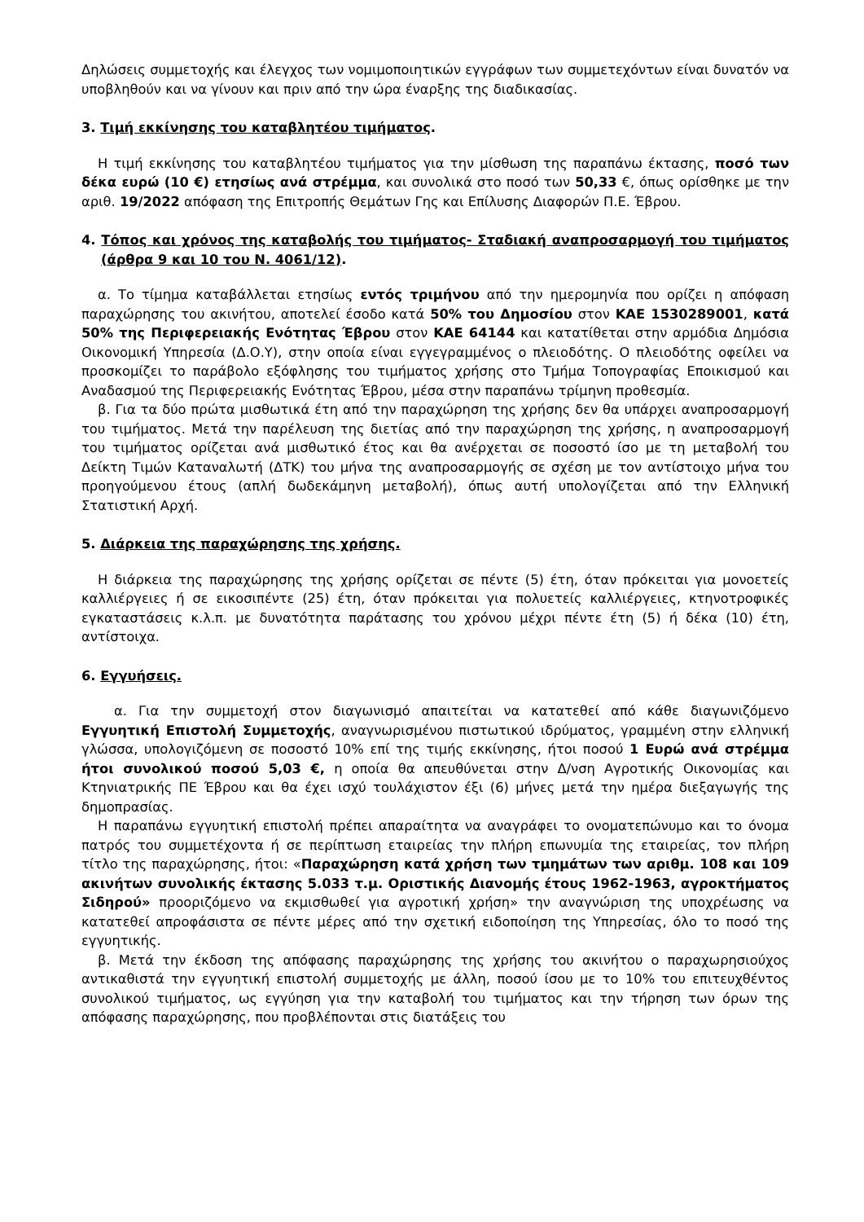Δηλώσεις συμμετοχής και έλεγχος των νομιμοποιητικών εγγράφων των συμμετεχόντων είναι δυνατόν να υποβληθούν και να γίνουν και πριν από την ώρα έναρξης της διαδικασίας.
3. Τιμή εκκίνησης του καταβλητέου τιμήματος.
Η τιμή εκκίνησης του καταβλητέου τιμήματος για την μίσθωση της παραπάνω έκτασης, ποσό των δέκα ευρώ (10 €) ετησίως ανά στρέμμα, και συνολικά στο ποσό των 50,33 €, όπως ορίσθηκε με την αριθ. 19/2022 απόφαση της Επιτροπής Θεμάτων Γης και Επίλυσης Διαφορών Π.Ε. Έβρου.
4. Τόπος και χρόνος της καταβολής του τιμήματος- Σταδιακή αναπροσαρμογή του τιμήματος (άρθρα 9 και 10 του Ν. 4061/12).
α. Το τίμημα καταβάλλεται ετησίως εντός τριμήνου από την ημερομηνία που ορίζει η απόφαση παραχώρησης του ακινήτου, αποτελεί έσοδο κατά 50% του Δημοσίου στον ΚΑΕ 1530289001, κατά 50% της Περιφερειακής Ενότητας Έβρου στον ΚΑΕ 64144 και κατατίθεται στην αρμόδια Δημόσια Οικονομική Υπηρεσία (Δ.Ο.Υ), στην οποία είναι εγγεγραμμένος ο πλειοδότης. Ο πλειοδότης οφείλει να προσκομίζει το παράβολο εξόφλησης του τιμήματος χρήσης στο Τμήμα Τοπογραφίας Εποικισμού και Αναδασμού της Περιφερειακής Ενότητας Έβρου, μέσα στην παραπάνω τρίμηνη προθεσμία.
β. Για τα δύο πρώτα μισθωτικά έτη από την παραχώρηση της χρήσης δεν θα υπάρχει αναπροσαρμογή του τιμήματος. Μετά την παρέλευση της διετίας από την παραχώρηση της χρήσης, η αναπροσαρμογή του τιμήματος ορίζεται ανά μισθωτικό έτος και θα ανέρχεται σε ποσοστό ίσο με τη μεταβολή του Δείκτη Τιμών Καταναλωτή (ΔΤΚ) του μήνα της αναπροσαρμογής σε σχέση με τον αντίστοιχο μήνα του προηγούμενου έτους (απλή δωδεκάμηνη μεταβολή), όπως αυτή υπολογίζεται από την Ελληνική Στατιστική Αρχή.
5. Διάρκεια της παραχώρησης της χρήσης.
Η διάρκεια της παραχώρησης της χρήσης ορίζεται σε πέντε (5) έτη, όταν πρόκειται για μονοετείς καλλιέργειες ή σε εικοσιπέντε (25) έτη, όταν πρόκειται για πολυετείς καλλιέργειες, κτηνοτροφικές εγκαταστάσεις κ.λ.π. με δυνατότητα παράτασης του χρόνου μέχρι πέντε έτη (5) ή δέκα (10) έτη, αντίστοιχα.
6. Εγγυήσεις.
α. Για την συμμετοχή στον διαγωνισμό απαιτείται να κατατεθεί από κάθε διαγωνιζόμενο Εγγυητική Επιστολή Συμμετοχής, αναγνωρισμένου πιστωτικού ιδρύματος, γραμμένη στην ελληνική γλώσσα, υπολογιζόμενη σε ποσοστό 10% επί της τιμής εκκίνησης, ήτοι ποσού 1 Ευρώ ανά στρέμμα ήτοι συνολικού ποσού 5,03 €, η οποία θα απευθύνεται στην Δ/νση Αγροτικής Οικονομίας και Κτηνιατρικής ΠΕ Έβρου και θα έχει ισχύ τουλάχιστον έξι (6) μήνες μετά την ημέρα διεξαγωγής της δημοπρασίας.
Η παραπάνω εγγυητική επιστολή πρέπει απαραίτητα να αναγράφει το ονοματεπώνυμο και το όνομα πατρός του συμμετέχοντα ή σε περίπτωση εταιρείας την πλήρη επωνυμία της εταιρείας, τον πλήρη τίτλο της παραχώρησης, ήτοι: «Παραχώρηση κατά χρήση των τμημάτων των αριθμ. 108 και 109 ακινήτων συνολικής έκτασης 5.033 τ.μ. Οριστικής Διανομής έτους 1962-1963, αγροκτήματος Σιδηρού» προοριζόμενο να εκμισθωθεί για αγροτική χρήση» την αναγνώριση της υποχρέωσης να κατατεθεί απροφάσιστα σε πέντε μέρες από την σχετική ειδοποίηση της Υπηρεσίας, όλο το ποσό της εγγυητικής.
β. Μετά την έκδοση της απόφασης παραχώρησης της χρήσης του ακινήτου ο παραχωρησιούχος αντικαθιστά την εγγυητική επιστολή συμμετοχής με άλλη, ποσού ίσου με το 10% του επιτευχθέντος συνολικού τιμήματος, ως εγγύηση για την καταβολή του τιμήματος και την τήρηση των όρων της απόφασης παραχώρησης, που προβλέπονται στις διατάξεις του